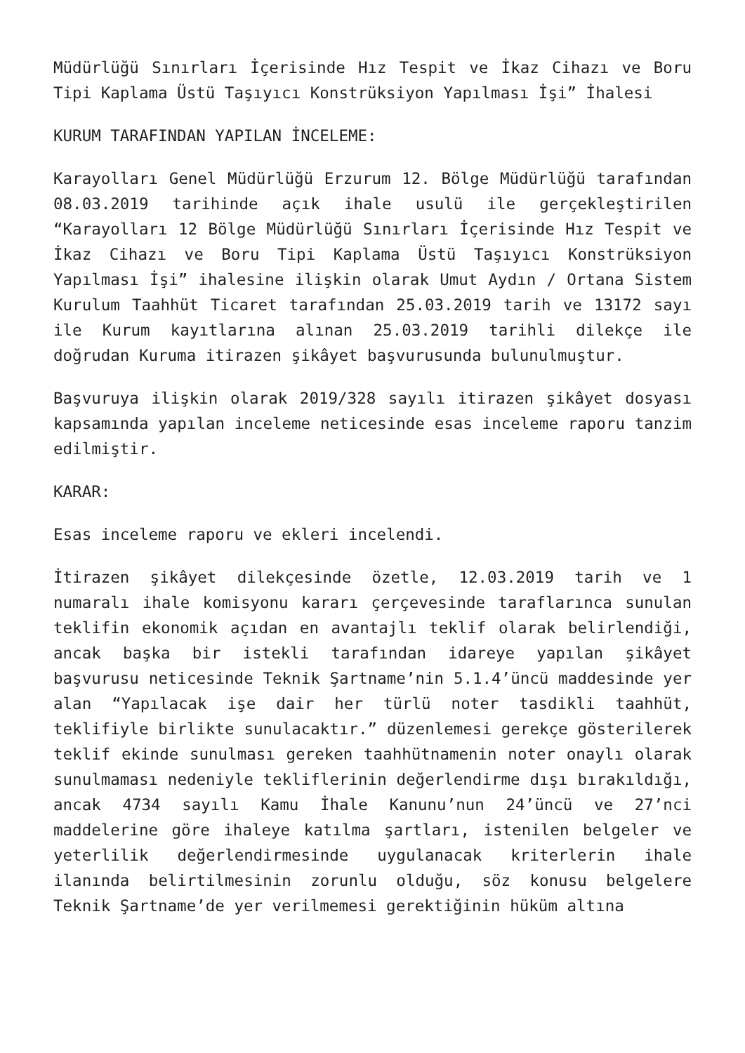Müdürlüğü Sınırları İçerisinde Hız Tespit ve İkaz Cihazı ve Boru Tipi Kaplama Üstü Taşıyıcı Konstrüksiyon Yapılması İşi” İhalesi
KURUM TARAFINDAN YAPILAN İNCELEME:
Karayolları Genel Müdürlüğü Erzurum 12. Bölge Müdürlüğü tarafından 08.03.2019 tarihinde açık ihale usulü ile gerçekleştirilen “Karayolları 12 Bölge Müdürlüğü Sınırları İçerisinde Hız Tespit ve İkaz Cihazı ve Boru Tipi Kaplama Üstü Taşıyıcı Konstrüksiyon Yapılması İşi” ihalesine ilişkin olarak Umut Aydın / Ortana Sistem Kurulum Taahhüt Ticaret tarafından 25.03.2019 tarih ve 13172 sayı ile Kurum kayıtlarına alınan 25.03.2019 tarihli dilekçe ile doğrudan Kuruma itirazen şikâyet başvurusunda bulunulmuştur.
Başvuruya ilişkin olarak 2019/328 sayılı itirazen şikâyet dosyası kapsamında yapılan inceleme neticesinde esas inceleme raporu tanzim edilmiştir.
KARAR:
Esas inceleme raporu ve ekleri incelendi.
İtirazen şikâyet dilekçesinde özetle, 12.03.2019 tarih ve 1 numaralı ihale komisyonu kararı çerçevesinde taraflarınca sunulan teklifin ekonomik açıdan en avantajlı teklif olarak belirlendiği, ancak başka bir istekli tarafından idareye yapılan şikâyet başvurusu neticesinde Teknik Şartname’nin 5.1.4’üncü maddesinde yer alan “Yapılacak işe dair her türlü noter tasdikli taahhüt, teklifiyle birlikte sunulacaktır.” düzenlemesi gerekçe gösterilerek teklif ekinde sunulması gereken taahhütnamenin noter onaylı olarak sunulmaması nedeniyle tekliflerinin değerlendirme dışı bırakıldığı, ancak 4734 sayılı Kamu İhale Kanunu’nun 24’üncü ve 27’nci maddelerine göre ihaleye katılma şartları, istenilen belgeler ve yeterlilik değerlendirmesinde uygulanacak kriterlerin ihale ilanında belirtilmesinin zorunlu olduğu, söz konusu belgelere Teknik Şartname’de yer verilmemesi gerektiğinin hüküm altına